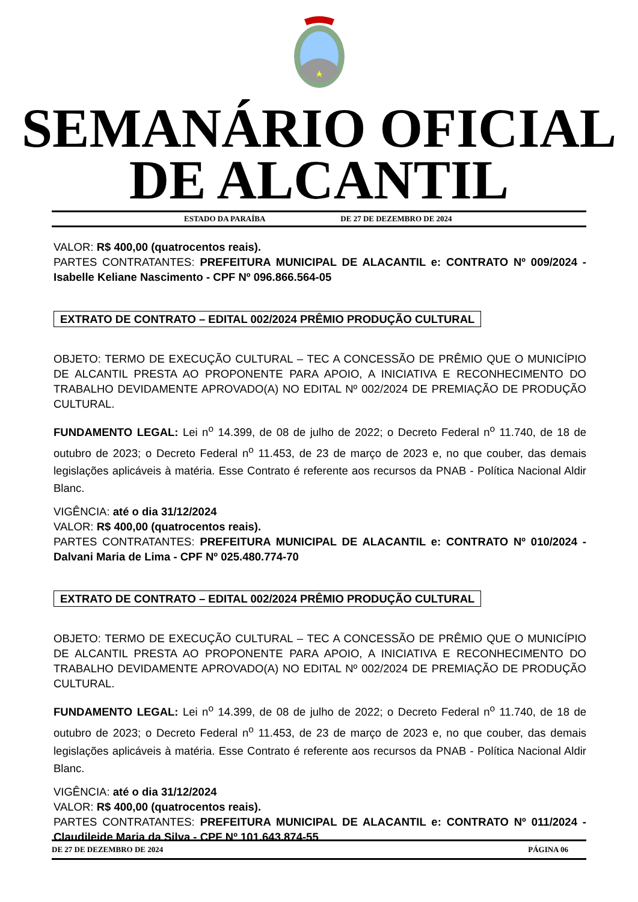SEMANÁRIO OFICIAL
DE ALCANTIL
ESTADO DA PARAÍBA DE 27 DE DEZEMBRO DE 2024
VALOR: R$ 400,00 (quatrocentos reais).
PARTES CONTRATANTES: PREFEITURA MUNICIPAL DE ALACANTIL e: CONTRATO Nº 009/2024 - Isabelle Keliane Nascimento - CPF Nº 096.866.564-05
EXTRATO DE CONTRATO – EDITAL 002/2024 PRÊMIO PRODUÇÃO CULTURAL
OBJETO: TERMO DE EXECUÇÃO CULTURAL – TEC A CONCESSÃO DE PRÊMIO QUE O MUNICÍPIO DE ALCANTIL PRESTA AO PROPONENTE PARA APOIO, A INICIATIVA E RECONHECIMENTO DO TRABALHO DEVIDAMENTE APROVADO(A) NO EDITAL Nº 002/2024 DE PREMIAÇÃO DE PRODUÇÃO CULTURAL.
FUNDAMENTO LEGAL: Lei n<sup>o</sup> 14.399, de 08 de julho de 2022; o Decreto Federal n<sup>o</sup> 11.740, de 18 de outubro de 2023; o Decreto Federal n<sup>o</sup> 11.453, de 23 de março de 2023 e, no que couber, das demais legislações aplicáveis à matéria. Esse Contrato é referente aos recursos da PNAB - Política Nacional Aldir Blanc.
VIGÊNCIA: até o dia 31/12/2024
VALOR: R$ 400,00 (quatrocentos reais).
PARTES CONTRATANTES: PREFEITURA MUNICIPAL DE ALACANTIL e: CONTRATO Nº 010/2024 - Dalvani Maria de Lima - CPF Nº 025.480.774-70
EXTRATO DE CONTRATO – EDITAL 002/2024 PRÊMIO PRODUÇÃO CULTURAL
OBJETO: TERMO DE EXECUÇÃO CULTURAL – TEC A CONCESSÃO DE PRÊMIO QUE O MUNICÍPIO DE ALCANTIL PRESTA AO PROPONENTE PARA APOIO, A INICIATIVA E RECONHECIMENTO DO TRABALHO DEVIDAMENTE APROVADO(A) NO EDITAL Nº 002/2024 DE PREMIAÇÃO DE PRODUÇÃO CULTURAL.
FUNDAMENTO LEGAL: Lei n<sup>o</sup> 14.399, de 08 de julho de 2022; o Decreto Federal n<sup>o</sup> 11.740, de 18 de outubro de 2023; o Decreto Federal n<sup>o</sup> 11.453, de 23 de março de 2023 e, no que couber, das demais legislações aplicáveis à matéria. Esse Contrato é referente aos recursos da PNAB - Política Nacional Aldir Blanc.
VIGÊNCIA: até o dia 31/12/2024
VALOR: R$ 400,00 (quatrocentos reais).
PARTES CONTRATANTES: PREFEITURA MUNICIPAL DE ALACANTIL e: CONTRATO Nº 011/2024 - Claudileide Maria da Silva - CPF Nº 101.643.874-55
DE 27 DE DEZEMBRO DE 2024 PÁGINA 06